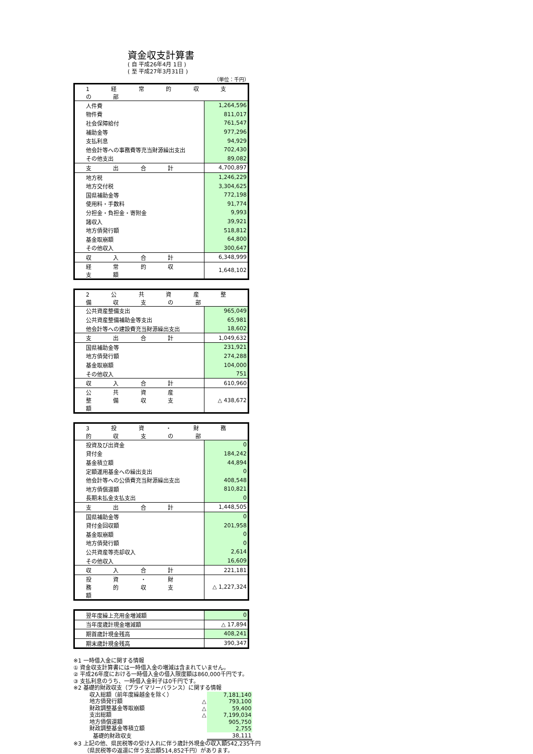資金収支計算書
( 自 平成26年4月 1日 )
( 至 平成27年3月31日 )
（単位：千円）
| 1 経 常 的 収 支 の 部 | |
| 人件費 | 1,264,596 |
| 物件費 | 811,017 |
| 社会保障給付 | 761,547 |
| 補助金等 | 977,296 |
| 支払利息 | 94,929 |
| 他会計等への事務費等充当財源繰出支出 | 702,430 |
| その他支出 | 89,082 |
| 支 出 合 計 | 4,700,897 |
| 地方税 | 1,246,229 |
| 地方交付税 | 3,304,625 |
| 国県補助金等 | 772,198 |
| 使用料・手数料 | 91,774 |
| 分担金・負担金・寄附金 | 9,993 |
| 諸収入 | 39,921 |
| 地方債発行額 | 518,812 |
| 基金取崩額 | 64,800 |
| その他収入 | 300,647 |
| 収 入 合 計 | 6,348,999 |
| 経 常 的 収 支 額 | 1,648,102 |
| 2 公 共 資 産 整 備 収 支 の 部 | |
| 公共資産整備支出 | 965,049 |
| 公共資産整備補助金等支出 | 65,981 |
| 他会計等への建設費充当財源繰出支出 | 18,602 |
| 支 出 合 計 | 1,049,632 |
| 国県補助金等 | 231,921 |
| 地方債発行額 | 274,288 |
| 基金取崩額 | 104,000 |
| その他収入 | 751 |
| 収 入 合 計 | 610,960 |
| 公 共 資 産 整 備 収 支 額 | △ 438,672 |
| 3 投 資 ・ 財 務 的 収 支 の 部 | |
| 投資及び出資金 | 0 |
| 貸付金 | 184,242 |
| 基金積立額 | 44,894 |
| 定額運用基金への繰出支出 | 0 |
| 他会計等への公債費充当財源繰出支出 | 408,548 |
| 地方債償還額 | 810,821 |
| 長期未払金支払支出 | 0 |
| 支 出 合 計 | 1,448,505 |
| 国県補助金等 | 0 |
| 貸付金回収額 | 201,958 |
| 基金取崩額 | 0 |
| 地方債発行額 | 0 |
| 公共資産等売却収入 | 2,614 |
| その他収入 | 16,609 |
| 収 入 合 計 | 221,181 |
| 投 資 ・ 財 務 的 収 支 額 | △ 1,227,324 |
| 翌年度繰上充用金増減額 | 0 |
| 当年度歳計現金増減額 | △ 17,894 |
| 期首歳計現金残高 | 408,241 |
| 期末歳計現金残高 | 390,347 |
※1 一時借入金に関する情報
① 資金収支計算書には一時借入金の増減は含まれていません。
② 平成26年度における一時借入金の借入限度額は860,000千円です。
③ 支払利息のうち、一時借入金利子は0千円です。
※2 基礎的財政収支（プライマリーバランス）に関する情報
| 収入総額（前年度繰越金を除く） | | 7,181,140 |
| 地方債発行額 | △ | 793,100 |
| 財政調整基金等取崩額 | △ | 59,400 |
| 支出総額 | △ | 7,199,034 |
| 地方債償還額 | | 905,750 |
| 財政調整基金等積立額 | | 2,755 |
| 基礎的財政収支 | | 38,111 |
※3 上記の他、県民税等の受け入れに伴う歳計外現金の収入額542,235千円
（県民税等の返還に伴う支出額514,852千円）があります。